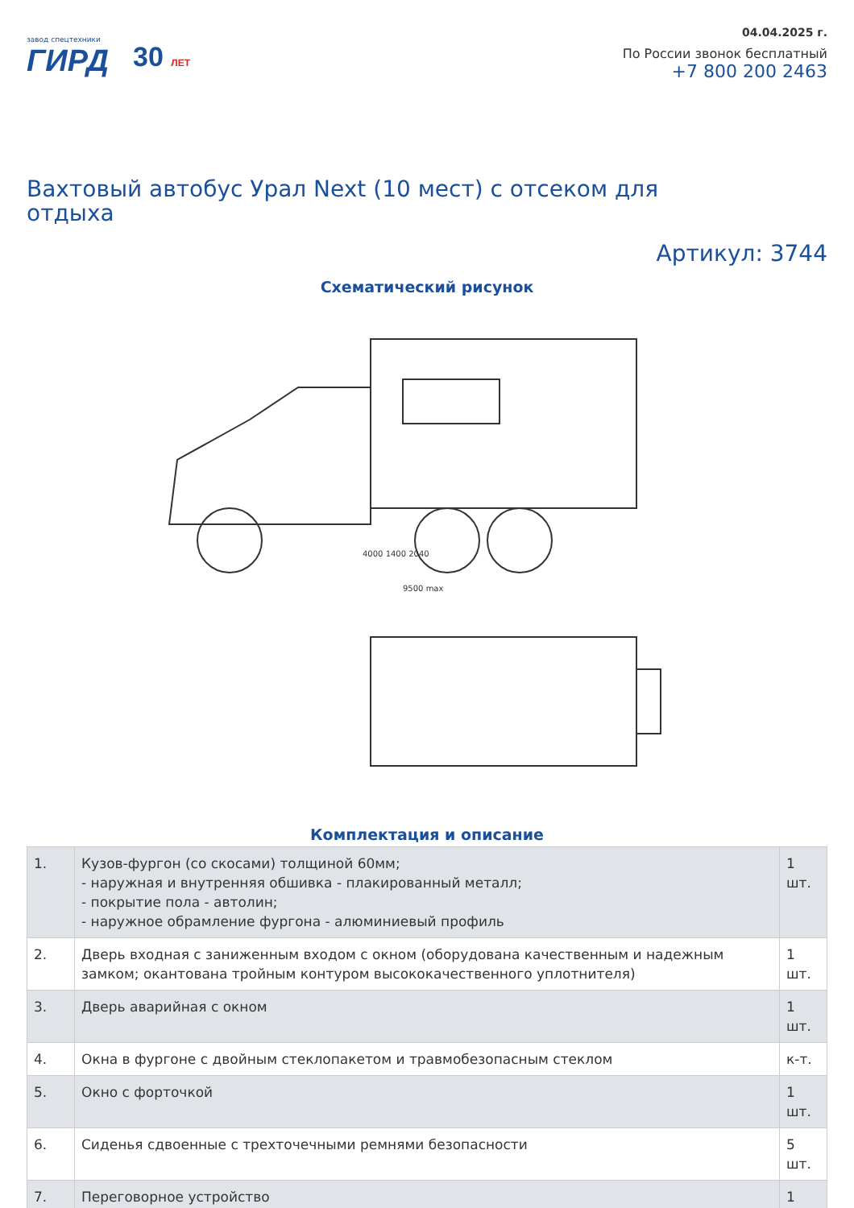завод спецтехники
ГИРД
30 ЛЕТ
04.04.2025 г.
По России звонок бесплатный
+7 800 200 2463
Вахтовый автобус Урал Next (10 мест) с отсеком для отдыха
Артикул: 3744
Схематический рисунок
4000 1400 2040
9500 max
Комплектация и описание
| 1. | Кузов-фургон (со скосами) толщиной 60мм; - наружная и внутренняя обшивка - плакированный металл; - покрытие пола - автолин; - наружное обрамление фургона - алюминиевый профиль | 1 шт. |
| 2. | Дверь входная с заниженным входом с окном (оборудована качественным и надежным замком; окантована тройным контуром высококачественного уплотнителя) | 1 шт. |
| 3. | Дверь аварийная с окном | 1 шт. |
| 4. | Окна в фургоне с двойным стеклопакетом и травмобезопасным стеклом | к-т. |
| 5. | Окно с форточкой | 1 шт. |
| 6. | Сиденья сдвоенные с трехточечными ремнями безопасности | 5 шт. |
| 7. | Переговорное устройство | 1 |